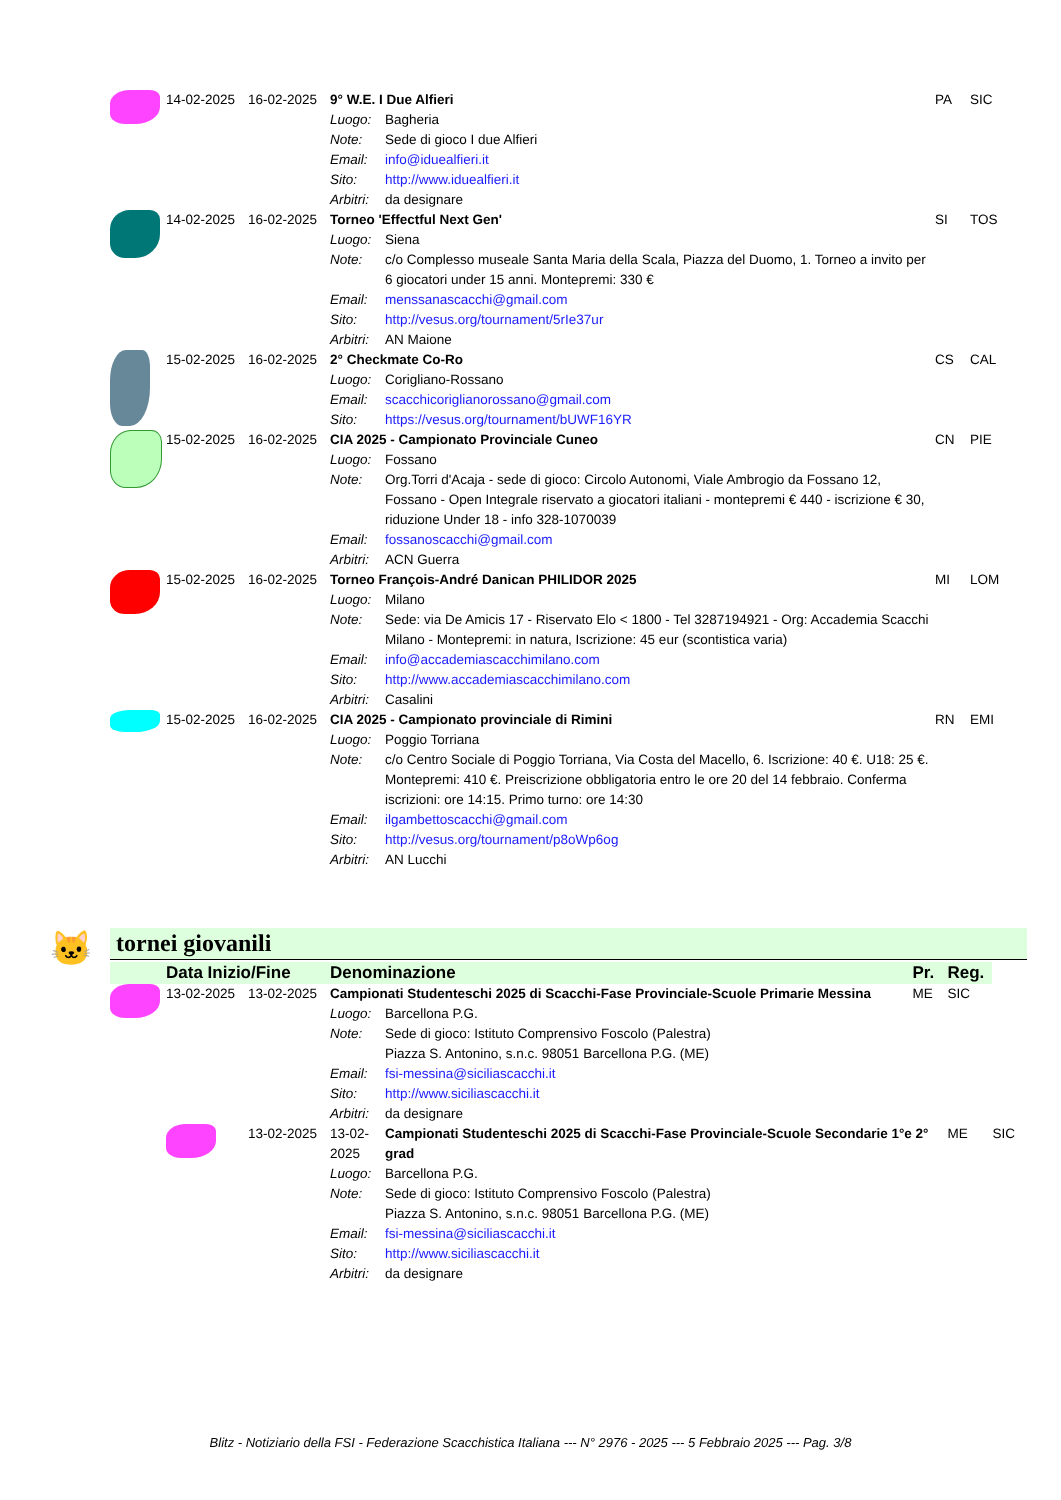| | 14-02-2025 | 16-02-2025 | 9° W.E. I Due Alfieri | | PA | SIC |
| | | | Luogo: | Bagheria | | |
| | | | Note: | Sede di gioco I due Alfieri | | |
| | | | Email: | info@iduealfieri.it | | |
| | | | Sito: | http://www.iduealfieri.it | | |
| | | | Arbitri: | da designare | | |
| | 14-02-2025 | 16-02-2025 | Torneo 'Effectful Next Gen' | | SI | TOS |
| | | | Luogo: | Siena | | |
| | | | Note: | c/o Complesso museale Santa Maria della Scala, Piazza del Duomo, 1. Torneo a invito per 6 giocatori under 15 anni. Montepremi: 330 € | | |
| | | | Email: | menssanascacchi@gmail.com | | |
| | | | Sito: | http://vesus.org/tournament/5rIe37ur | | |
| | | | Arbitri: | AN Maione | | |
| | 15-02-2025 | 16-02-2025 | 2° Checkmate Co-Ro | | CS | CAL |
| | | | Luogo: | Corigliano-Rossano | | |
| | | | Email: | scacchicoriglianorossano@gmail.com | | |
| | | | Sito: | https://vesus.org/tournament/bUWF16YR | | |
| | 15-02-2025 | 16-02-2025 | CIA 2025 - Campionato Provinciale Cuneo | | CN | PIE |
| | | | Luogo: | Fossano | | |
| | | | Note: | Org.Torri d'Acaja - sede di gioco: Circolo Autonomi, Viale Ambrogio da Fossano 12, Fossano - Open Integrale riservato a giocatori italiani - montepremi € 440 - iscrizione € 30, riduzione Under 18 - info 328-1070039 | | |
| | | | Email: | fossanoscacchi@gmail.com | | |
| | | | Arbitri: | ACN Guerra | | |
| | 15-02-2025 | 16-02-2025 | Torneo François-André Danican PHILIDOR 2025 | | MI | LOM |
| | | | Luogo: | Milano | | |
| | | | Note: | Sede: via De Amicis 17 - Riservato Elo < 1800 - Tel 3287194921 - Org: Accademia Scacchi Milano - Montepremi: in natura, Iscrizione: 45 eur (scontistica varia) | | |
| | | | Email: | info@accademiascacchimilano.com | | |
| | | | Sito: | http://www.accademiascacchimilano.com | | |
| | | | Arbitri: | Casalini | | |
| | 15-02-2025 | 16-02-2025 | CIA 2025 - Campionato provinciale di Rimini | | RN | EMI |
| | | | Luogo: | Poggio Torriana | | |
| | | | Note: | c/o Centro Sociale di Poggio Torriana, Via Costa del Macello, 6. Iscrizione: 40 €. U18: 25 €. Montepremi: 410 €. Preiscrizione obbligatoria entro le ore 20 del 14 febbraio. Conferma iscrizioni: ore 14:15. Primo turno: ore 14:30 | | |
| | | | Email: | ilgambettoscacchi@gmail.com | | |
| | | | Sito: | http://vesus.org/tournament/p8oWp6og | | |
| | | | Arbitri: | AN Lucchi | | |
🐱 tornei giovanili
| | Data Inizio/Fine | | Denominazione | | Pr. | Reg. | |
| | 13-02-2025 | 13-02-2025 | Campionati Studenteschi 2025 di Scacchi-Fase Provinciale-Scuole Primarie Messina | | ME | SIC | |
| | | | Luogo: | Barcellona P.G. | | | |
| | | | Note: | Sede di gioco: Istituto Comprensivo Foscolo (Palestra) Piazza S. Antonino, s.n.c. 98051 Barcellona P.G. (ME) | | | |
| | | | Email: | fsi-messina@siciliascacchi.it | | | |
| | | | Sito: | http://www.siciliascacchi.it | | | |
| | | | Arbitri: | da designare | | | |
| | | 13-02-2025 | 13-02-2025 | Campionati Studenteschi 2025 di Scacchi-Fase Provinciale-Scuole Secondarie 1°e 2° grad | | ME | SIC |
| | | | Luogo: | Barcellona P.G. | | | |
| | | | Note: | Sede di gioco: Istituto Comprensivo Foscolo (Palestra) Piazza S. Antonino, s.n.c. 98051 Barcellona P.G. (ME) | | | |
| | | | Email: | fsi-messina@siciliascacchi.it | | | |
| | | | Sito: | http://www.siciliascacchi.it | | | |
| | | | Arbitri: | da designare | | | |
Blitz - Notiziario della FSI - Federazione Scacchistica Italiana --- N° 2976 - 2025 --- 5 Febbraio 2025 --- Pag. 3/8